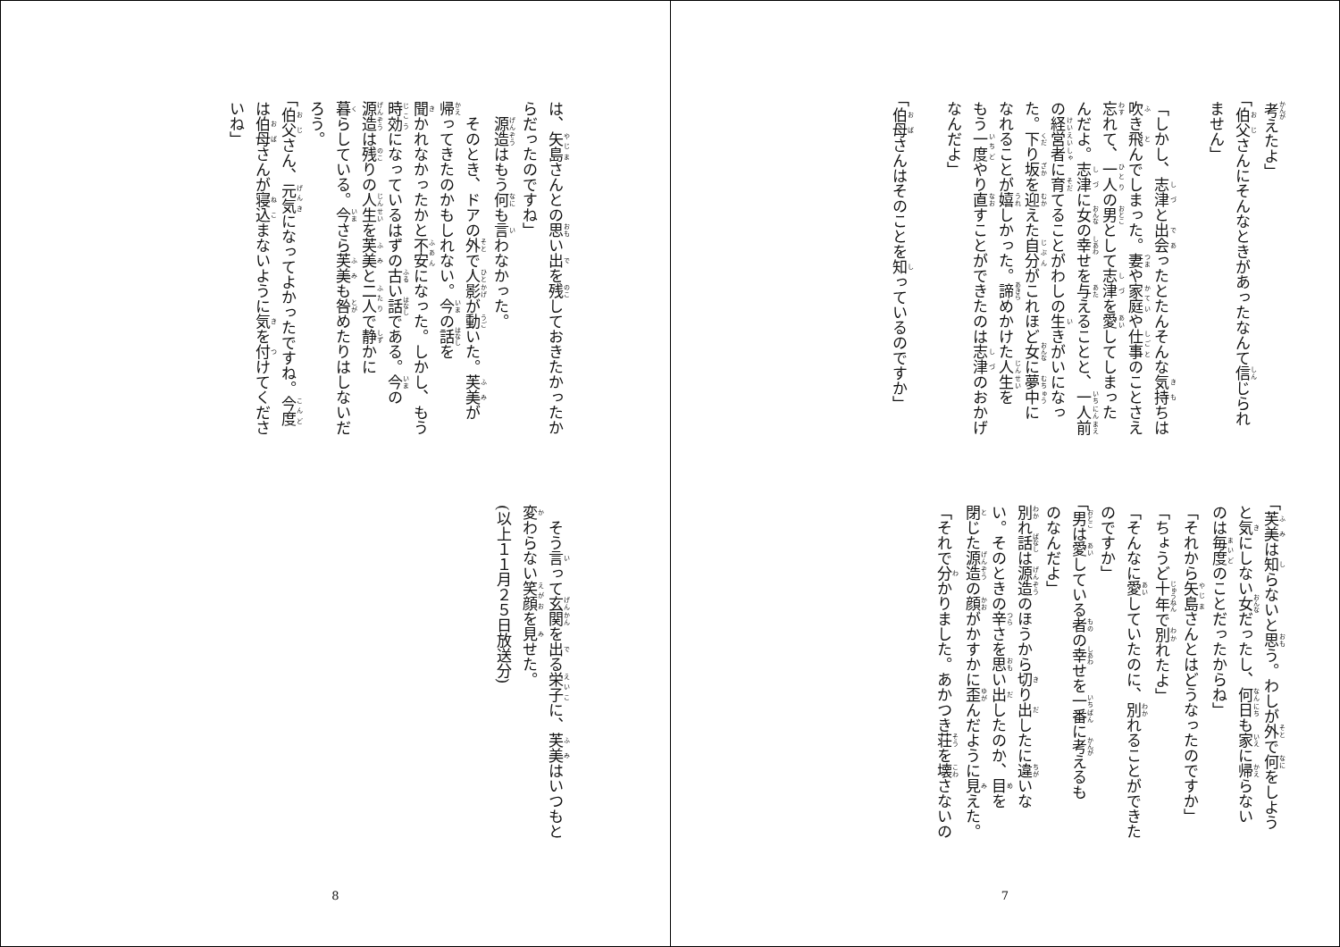考えたよ」
「伯父さんにそんなときがあったなんて信じられ
ません」
「しかし、志津と出会ったとたんそんな気持ちは
吹き飛んでしまった。妻や家庭や仕事のことさえ
忘れて、一人の男として志津を愛してしまった
んだよ。志津に女の幸せを与えることと、一人前
の経営者に育てることがわしの生きがいになっ
た。下り坂を迎えた自分がこれほど女に夢中に
なれることが嬉しかった。諦めかけた人生を
もう一度やり直すことができたのは志津のおかげ
なんだよ」
「伯母さんはそのことを知っているのですか」
「芙美は知らないと思う。わしが外で何をしよう
と気にしない女だったし、何日も家に帰らない
のは毎度のことだったからね」
「それから矢島さんとはどうなったのですか」
「ちょうど十年で別れたよ」
「そんなに愛していたのに、別れることができた
のですか」
「男は愛している者の幸せを一番に考えるも
のなんだよ」
別れ話は源造のほうから切り出したに違いな
い。そのときの辛さを思い出したのか、目を
閉じた源造の顔がかすかに歪んだように見えた。
「それで分かりました。あかつき荘を壊さないの
7
は、矢島さんとの思い出を残しておきたかったか
らだったのですね」
　源造はもう何も言わなかった。
　そのとき、ドアの外で人影が動いた。芙美が
帰ってきたのかもしれない。今の話を
聞かれなかったかと不安になった。しかし、もう
時効になっているはずの古い話である。今の
源造は残りの人生を芙美と二人で静かに
暮らしている。今さら芙美も咎めたりはしないだ
ろう。
「伯父さん、元気になってよかったですね。今度
は伯母さんが寝込まないように気を付けてくださ
いね」
　そう言って玄関を出る栄子に、芙美はいつもと
変わらない笑顔を見せた。
(以上１１月２５日放送分)
8